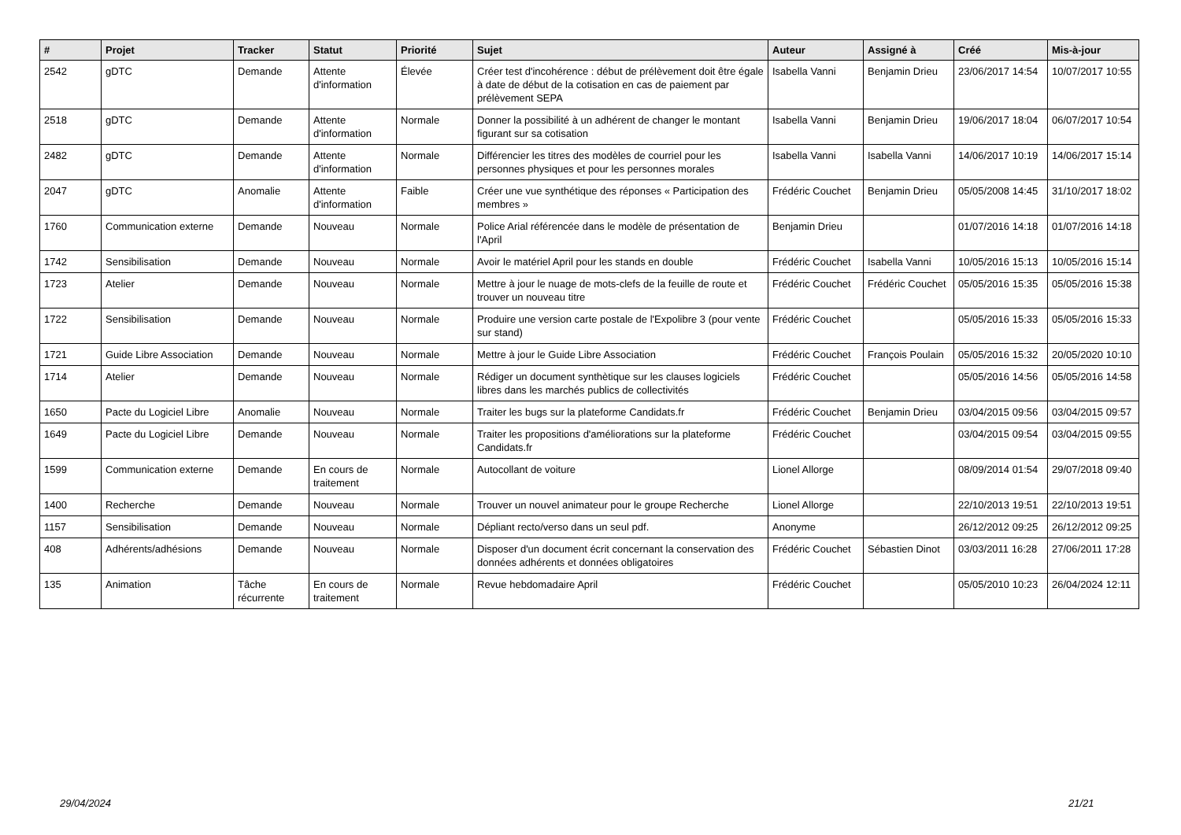| # | Projet | Tracker | Statut | Priorité | Sujet | Auteur | Assigné à | Créé | Mis-à-jour |
| --- | --- | --- | --- | --- | --- | --- | --- | --- | --- |
| 2542 | gDTC | Demande | Attente d'information | Élevée | Créer test d'incohérence : début de prélèvement doit être égale à date de début de la cotisation en cas de paiement par prélèvement SEPA | Isabella Vanni | Benjamin Drieu | 23/06/2017 14:54 | 10/07/2017 10:55 |
| 2518 | gDTC | Demande | Attente d'information | Normale | Donner la possibilité à un adhérent de changer le montant figurant sur sa cotisation | Isabella Vanni | Benjamin Drieu | 19/06/2017 18:04 | 06/07/2017 10:54 |
| 2482 | gDTC | Demande | Attente d'information | Normale | Différencier les titres des modèles de courriel pour les personnes physiques et pour les personnes morales | Isabella Vanni | Isabella Vanni | 14/06/2017 10:19 | 14/06/2017 15:14 |
| 2047 | gDTC | Anomalie | Attente d'information | Faible | Créer une vue synthétique des réponses « Participation des membres » | Frédéric Couchet | Benjamin Drieu | 05/05/2008 14:45 | 31/10/2017 18:02 |
| 1760 | Communication externe | Demande | Nouveau | Normale | Police Arial référencée dans le modèle de présentation de l'April | Benjamin Drieu | | 01/07/2016 14:18 | 01/07/2016 14:18 |
| 1742 | Sensibilisation | Demande | Nouveau | Normale | Avoir le matériel April pour les stands en double | Frédéric Couchet | Isabella Vanni | 10/05/2016 15:13 | 10/05/2016 15:14 |
| 1723 | Atelier | Demande | Nouveau | Normale | Mettre à jour le nuage de mots-clefs de la feuille de route et trouver un nouveau titre | Frédéric Couchet | Frédéric Couchet | 05/05/2016 15:35 | 05/05/2016 15:38 |
| 1722 | Sensibilisation | Demande | Nouveau | Normale | Produire une version carte postale de l'Expolibre 3 (pour vente sur stand) | Frédéric Couchet | | 05/05/2016 15:33 | 05/05/2016 15:33 |
| 1721 | Guide Libre Association | Demande | Nouveau | Normale | Mettre à jour le Guide Libre Association | Frédéric Couchet | François Poulain | 05/05/2016 15:32 | 20/05/2020 10:10 |
| 1714 | Atelier | Demande | Nouveau | Normale | Rédiger un document synthètique sur les clauses logiciels libres dans les marchés publics de collectivités | Frédéric Couchet | | 05/05/2016 14:56 | 05/05/2016 14:58 |
| 1650 | Pacte du Logiciel Libre | Anomalie | Nouveau | Normale | Traiter les bugs sur la plateforme Candidats.fr | Frédéric Couchet | Benjamin Drieu | 03/04/2015 09:56 | 03/04/2015 09:57 |
| 1649 | Pacte du Logiciel Libre | Demande | Nouveau | Normale | Traiter les propositions d'améliorations sur la plateforme Candidats.fr | Frédéric Couchet | | 03/04/2015 09:54 | 03/04/2015 09:55 |
| 1599 | Communication externe | Demande | En cours de traitement | Normale | Autocollant de voiture | Lionel Allorge | | 08/09/2014 01:54 | 29/07/2018 09:40 |
| 1400 | Recherche | Demande | Nouveau | Normale | Trouver un nouvel animateur pour le groupe Recherche | Lionel Allorge | | 22/10/2013 19:51 | 22/10/2013 19:51 |
| 1157 | Sensibilisation | Demande | Nouveau | Normale | Dépliant recto/verso dans un seul pdf. | Anonyme | | 26/12/2012 09:25 | 26/12/2012 09:25 |
| 408 | Adhérents/adhésions | Demande | Nouveau | Normale | Disposer d'un document écrit concernant la conservation des données adhérents et données obligatoires | Frédéric Couchet | Sébastien Dinot | 03/03/2011 16:28 | 27/06/2011 17:28 |
| 135 | Animation | Tâche récurrente | En cours de traitement | Normale | Revue hebdomadaire April | Frédéric Couchet | | 05/05/2010 10:23 | 26/04/2024 12:11 |
29/04/2024 21/21